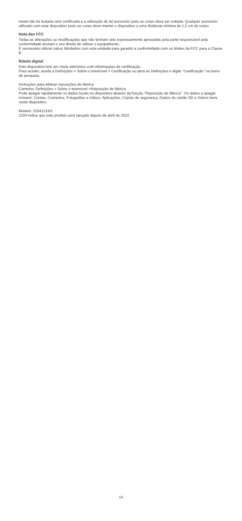metal não foi testada nem certificada e a utilização de tal acessório junto ao corpo deve ser evitada. Qualquer acessório utilizado com este dispositivo junto ao corpo deve manter o dispositivo a uma distância mínima de 1,5 cm do corpo.
Nota das FCC
Todas as alterações ou modificações que não tenham sido expressamente aprovadas pela parte responsável pela conformidade anulam o seu direito de utilizar o equipamento.
É necessário utilizar cabos blindados com esta unidade para garantir a conformidade com os limites da FCC para a Classe B.
Rótulo digital
Este dispositivo tem um rótulo eletrónico com informações de certificação.
Para aceder, aceda a Definições > Sobre o telemóvel > Certificação ou abra as Definições e digite "Certificação" na barra de pesquisa.
Instruções para efetuar reposições de fábrica
Caminho: Definições > Sobre o telemóvel >Reposição de fábrica
Pode apagar rapidamente os dados locais no dispositivo através da função "Reposição de fábrica". Os dados a apagar incluem: Contas, Contactos, Fotografias e vídeos, Aplicações, Cópias de segurança, Dados do cartão SD e Outros itens neste dispositivo.
Modelo: 22041216G
2204 indica que este produto será lançado depois de abril de 2022.
14